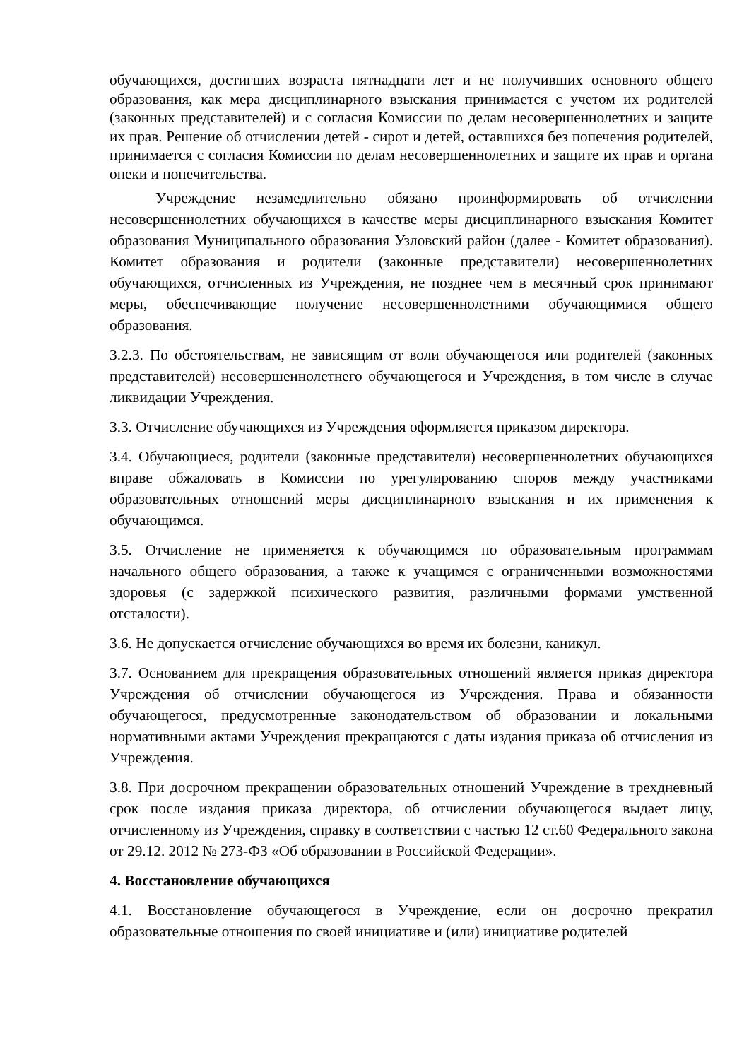обучающихся, достигших возраста пятнадцати лет и не получивших основного общего образования, как мера дисциплинарного взыскания принимается с учетом их родителей (законных представителей) и с согласия Комиссии по делам несовершеннолетних и защите их прав. Решение об отчислении детей - сирот и детей, оставшихся без попечения родителей, принимается с согласия Комиссии по делам несовершеннолетних и защите их прав и органа опеки и попечительства.
Учреждение незамедлительно обязано проинформировать об отчислении несовершеннолетних обучающихся в качестве меры дисциплинарного взыскания Комитет образования Муниципального образования Узловский район (далее - Комитет образования). Комитет образования и родители (законные представители) несовершеннолетних обучающихся, отчисленных из Учреждения, не позднее чем в месячный срок принимают меры, обеспечивающие получение несовершеннолетними обучающимися общего образования.
3.2.3. По обстоятельствам, не зависящим от воли обучающегося или родителей (законных представителей) несовершеннолетнего обучающегося и Учреждения, в том числе в случае ликвидации Учреждения.
3.3. Отчисление обучающихся из Учреждения оформляется приказом директора.
3.4. Обучающиеся, родители (законные представители) несовершеннолетних обучающихся вправе обжаловать в Комиссии по урегулированию споров между участниками образовательных отношений меры дисциплинарного взыскания и их применения к обучающимся.
3.5. Отчисление не применяется к обучающимся по образовательным программам начального общего образования, а также к учащимся с ограниченными возможностями здоровья (с задержкой психического развития, различными формами умственной отсталости).
3.6. Не допускается отчисление обучающихся во время их болезни, каникул.
3.7. Основанием для прекращения образовательных отношений является приказ директора Учреждения об отчислении обучающегося из Учреждения. Права и обязанности обучающегося, предусмотренные законодательством об образовании и локальными нормативными актами Учреждения прекращаются с даты издания приказа об отчисления из Учреждения.
3.8. При досрочном прекращении образовательных отношений Учреждение в трехдневный срок после издания приказа директора, об отчислении обучающегося выдает лицу, отчисленному из Учреждения, справку в соответствии с частью 12 ст.60 Федерального закона от 29.12. 2012 № 273-ФЗ «Об образовании в Российской Федерации».
4. Восстановление обучающихся
4.1. Восстановление обучающегося в Учреждение, если он досрочно прекратил образовательные отношения по своей инициативе и (или) инициативе родителей